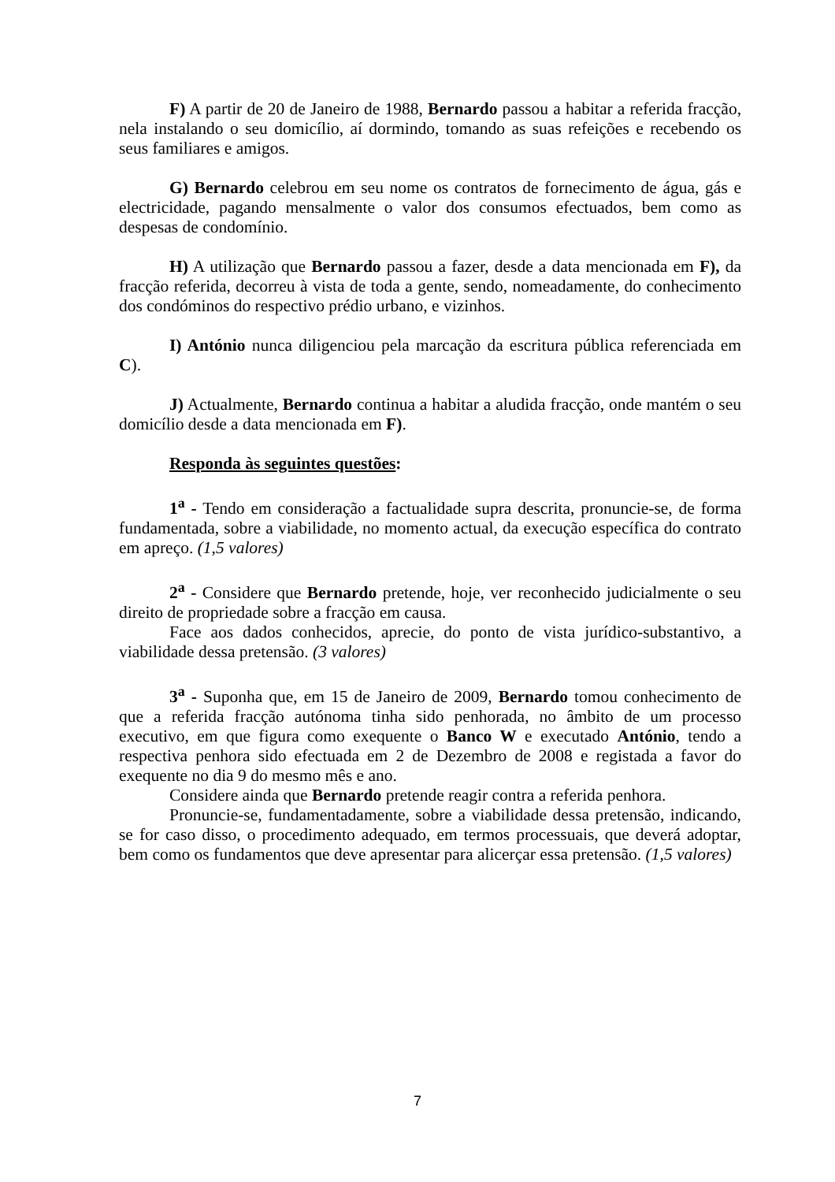F) A partir de 20 de Janeiro de 1988, Bernardo passou a habitar a referida fracção, nela instalando o seu domicílio, aí dormindo, tomando as suas refeições e recebendo os seus familiares e amigos.
G) Bernardo celebrou em seu nome os contratos de fornecimento de água, gás e electricidade, pagando mensalmente o valor dos consumos efectuados, bem como as despesas de condomínio.
H) A utilização que Bernardo passou a fazer, desde a data mencionada em F), da fracção referida, decorreu à vista de toda a gente, sendo, nomeadamente, do conhecimento dos condóminos do respectivo prédio urbano, e vizinhos.
I) António nunca diligenciou pela marcação da escritura pública referenciada em C).
J) Actualmente, Bernardo continua a habitar a aludida fracção, onde mantém o seu domicílio desde a data mencionada em F).
Responda às seguintes questões:
1<sup>a</sup> - Tendo em consideração a factualidade supra descrita, pronuncie-se, de forma fundamentada, sobre a viabilidade, no momento actual, da execução específica do contrato em apreço. (1,5 valores)
2<sup>a</sup> - Considere que Bernardo pretende, hoje, ver reconhecido judicialmente o seu direito de propriedade sobre a fracção em causa.
Face aos dados conhecidos, aprecie, do ponto de vista jurídico-substantivo, a viabilidade dessa pretensão. (3 valores)
3<sup>a</sup> - Suponha que, em 15 de Janeiro de 2009, Bernardo tomou conhecimento de que a referida fracção autónoma tinha sido penhorada, no âmbito de um processo executivo, em que figura como exequente o Banco W e executado António, tendo a respectiva penhora sido efectuada em 2 de Dezembro de 2008 e registada a favor do exequente no dia 9 do mesmo mês e ano.
Considere ainda que Bernardo pretende reagir contra a referida penhora.
Pronuncie-se, fundamentadamente, sobre a viabilidade dessa pretensão, indicando, se for caso disso, o procedimento adequado, em termos processuais, que deverá adoptar, bem como os fundamentos que deve apresentar para alicerçar essa pretensão. (1,5 valores)
7